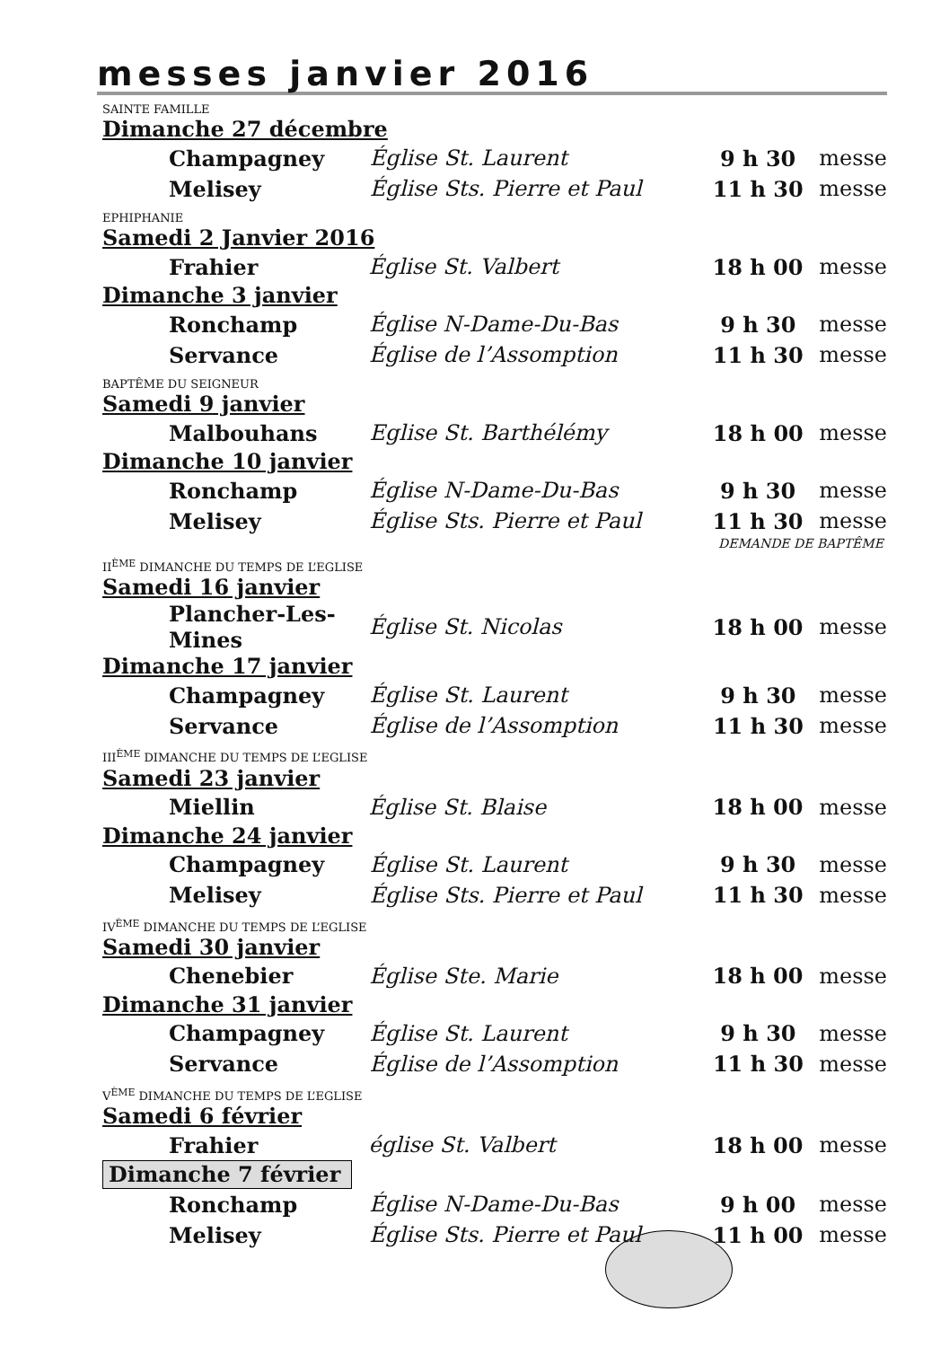messes janvier 2016
SAINTE FAMILLE
Dimanche 27 décembre
| Champagney | Église St. Laurent | 9 h 30 | messe |
| Melisey | Église Sts. Pierre et Paul | 11 h 30 | messe |
EPHIPHANIE
Samedi 2 Janvier 2016
| Frahier | Église St. Valbert | 18 h 00 | messe |
Dimanche 3 janvier
| Ronchamp | Église N-Dame-Du-Bas | 9 h 30 | messe |
| Servance | Église de l’Assomption | 11 h 30 | messe |
BAPTÊME DU SEIGNEUR
Samedi 9 janvier
| Malbouhans | Eglise St. Barthélémy | 18 h 00 | messe |
Dimanche 10 janvier
| Ronchamp | Église N-Dame-Du-Bas | 9 h 30 | messe |
| Melisey | Église Sts. Pierre et Paul | 11 h 30 | messe |
DEMANDE DE BAPTÊME
II<sup>ÈME</sup> DIMANCHE DU TEMPS DE L’EGLISE
Samedi 16 janvier
| Plancher-Les-Mines | Église St. Nicolas | 18 h 00 | messe |
Dimanche 17 janvier
| Champagney | Église St. Laurent | 9 h 30 | messe |
| Servance | Église de l’Assomption | 11 h 30 | messe |
III<sup>ÈME</sup> DIMANCHE DU TEMPS DE L’EGLISE
Samedi 23 janvier
| Miellin | Église St. Blaise | 18 h 00 | messe |
Dimanche 24 janvier
| Champagney | Église St. Laurent | 9 h 30 | messe |
| Melisey | Église Sts. Pierre et Paul | 11 h 30 | messe |
IV<sup>ÈME</sup> DIMANCHE DU TEMPS DE L’EGLISE
Samedi 30 janvier
| Chenebier | Église Ste. Marie | 18 h 00 | messe |
Dimanche 31 janvier
| Champagney | Église St. Laurent | 9 h 30 | messe |
| Servance | Église de l’Assomption | 11 h 30 | messe |
V<sup>ÈME</sup> DIMANCHE DU TEMPS DE L’EGLISE
Samedi 6 février
| Frahier | église St. Valbert | 18 h 00 | messe |
Dimanche 7 février
| Ronchamp | Église N-Dame-Du-Bas | 9 h 00 | messe |
| Melisey | Église Sts. Pierre et Paul | 11 h 00 | messe |